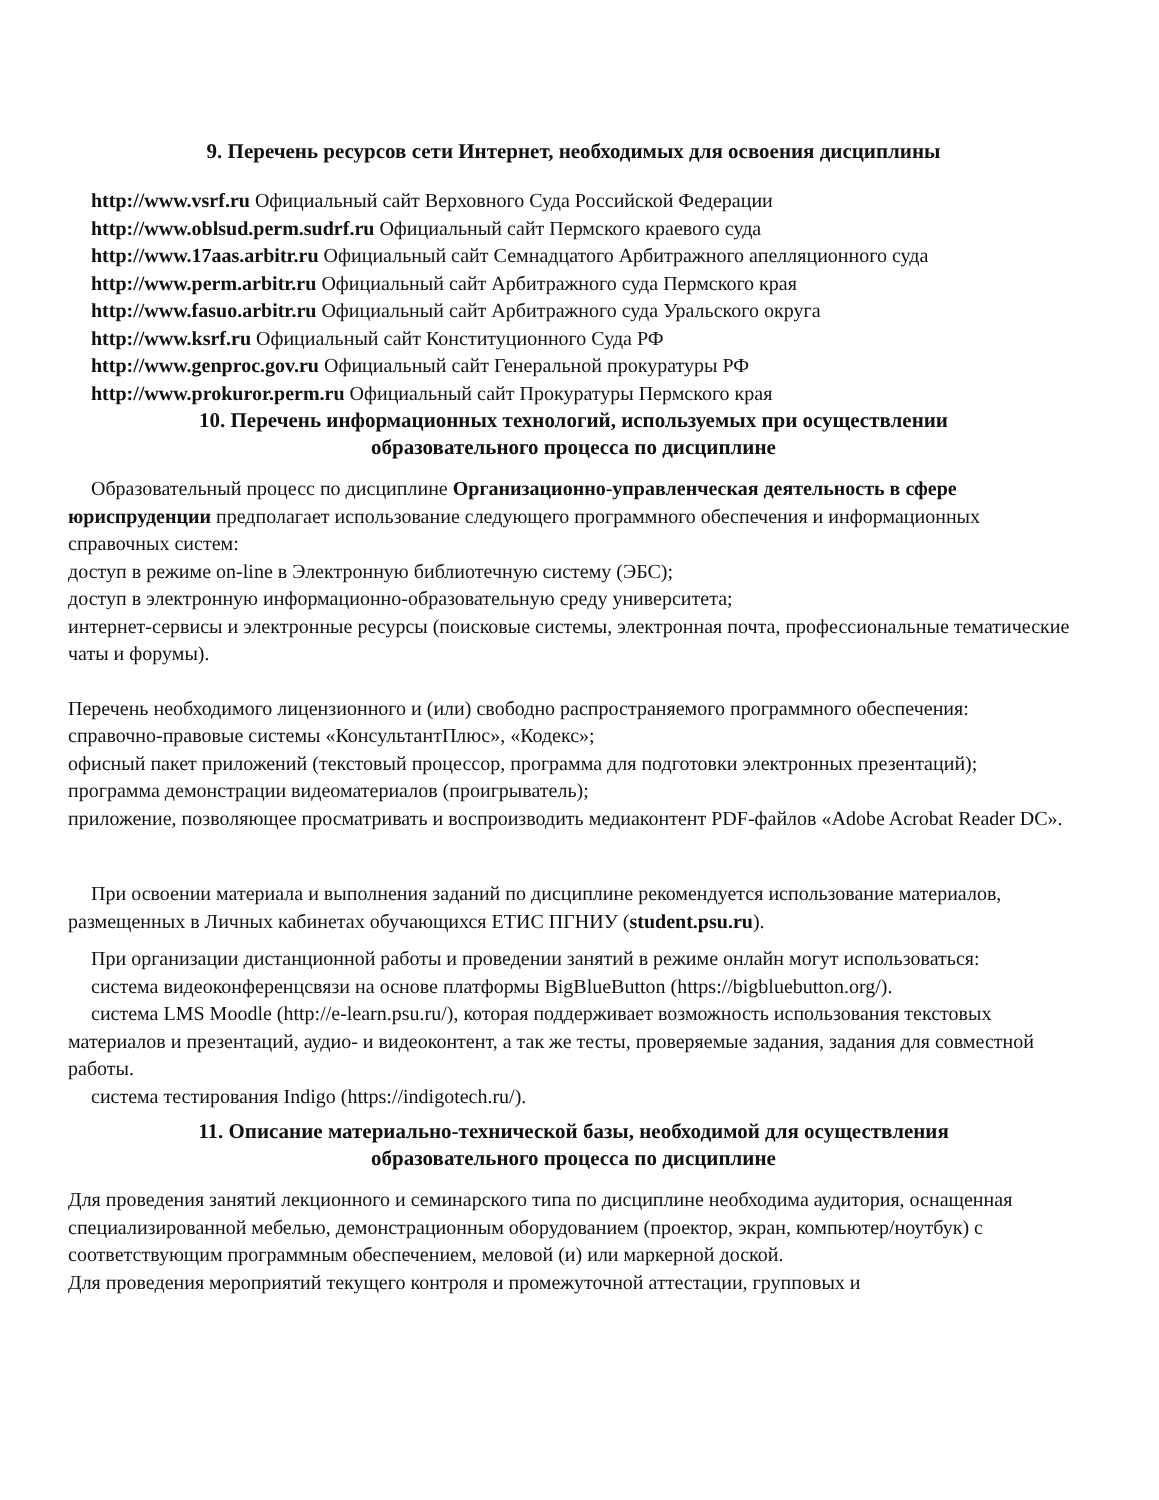9. Перечень ресурсов сети Интернет, необходимых для освоения дисциплины
http://www.vsrf.ru Официальный сайт Верховного Суда Российской Федерации
http://www.oblsud.perm.sudrf.ru Официальный сайт Пермского краевого суда
http://www.17aas.arbitr.ru Официальный сайт Семнадцатого Арбитражного апелляционного суда
http://www.perm.arbitr.ru Официальный сайт Арбитражного суда Пермского края
http://www.fasuo.arbitr.ru Официальный сайт Арбитражного суда Уральского округа
http://www.ksrf.ru Официальный сайт Конституционного Суда РФ
http://www.genproc.gov.ru Официальный сайт Генеральной прокуратуры РФ
http://www.prokuror.perm.ru Официальный сайт Прокуратуры Пермского края
10. Перечень информационных технологий, используемых при осуществлении
образовательного процесса по дисциплине
Образовательный процесс по дисциплине Организационно-управленческая деятельность в сфере
юриспруденции предполагает использование следующего программного обеспечения и информационных справочных систем:
доступ в режиме on-line в Электронную библиотечную систему (ЭБС);
доступ в электронную информационно-образовательную среду университета;
интернет-сервисы и электронные ресурсы (поисковые системы, электронная почта, профессиональные тематические чаты и форумы).
Перечень необходимого лицензионного и (или) свободно распространяемого программного обеспечения:
справочно-правовые системы «КонсультантПлюс», «Кодекс»;
офисный пакет приложений (текстовый процессор, программа для подготовки электронных презентаций);
программа демонстрации видеоматериалов (проигрыватель);
приложение, позволяющее просматривать и воспроизводить медиаконтент PDF-файлов «Adobe Acrobat Reader DC».
При освоении материала и выполнения заданий по дисциплине рекомендуется использование материалов, размещенных в Личных кабинетах обучающихся ЕТИС ПГНИУ (student.psu.ru).
При организации дистанционной работы и проведении занятий в режиме онлайн могут использоваться:
система видеоконференцсвязи на основе платформы BigBlueButton (https://bigbluebutton.org/).
система LMS Moodle (http://e-learn.psu.ru/), которая поддерживает возможность использования текстовых материалов и презентаций, аудио- и видеоконтент, а так же тесты, проверяемые задания, задания для совместной работы.
система тестирования Indigo (https://indigotech.ru/).
11. Описание материально-технической базы, необходимой для осуществления
образовательного процесса по дисциплине
Для проведения занятий лекционного и семинарского типа по дисциплине необходима аудитория, оснащенная специализированной мебелью, демонстрационным оборудованием (проектор, экран, компьютер/ноутбук) с соответствующим программным обеспечением, меловой (и) или маркерной доской.
Для проведения мероприятий текущего контроля и промежуточной аттестации, групповых и